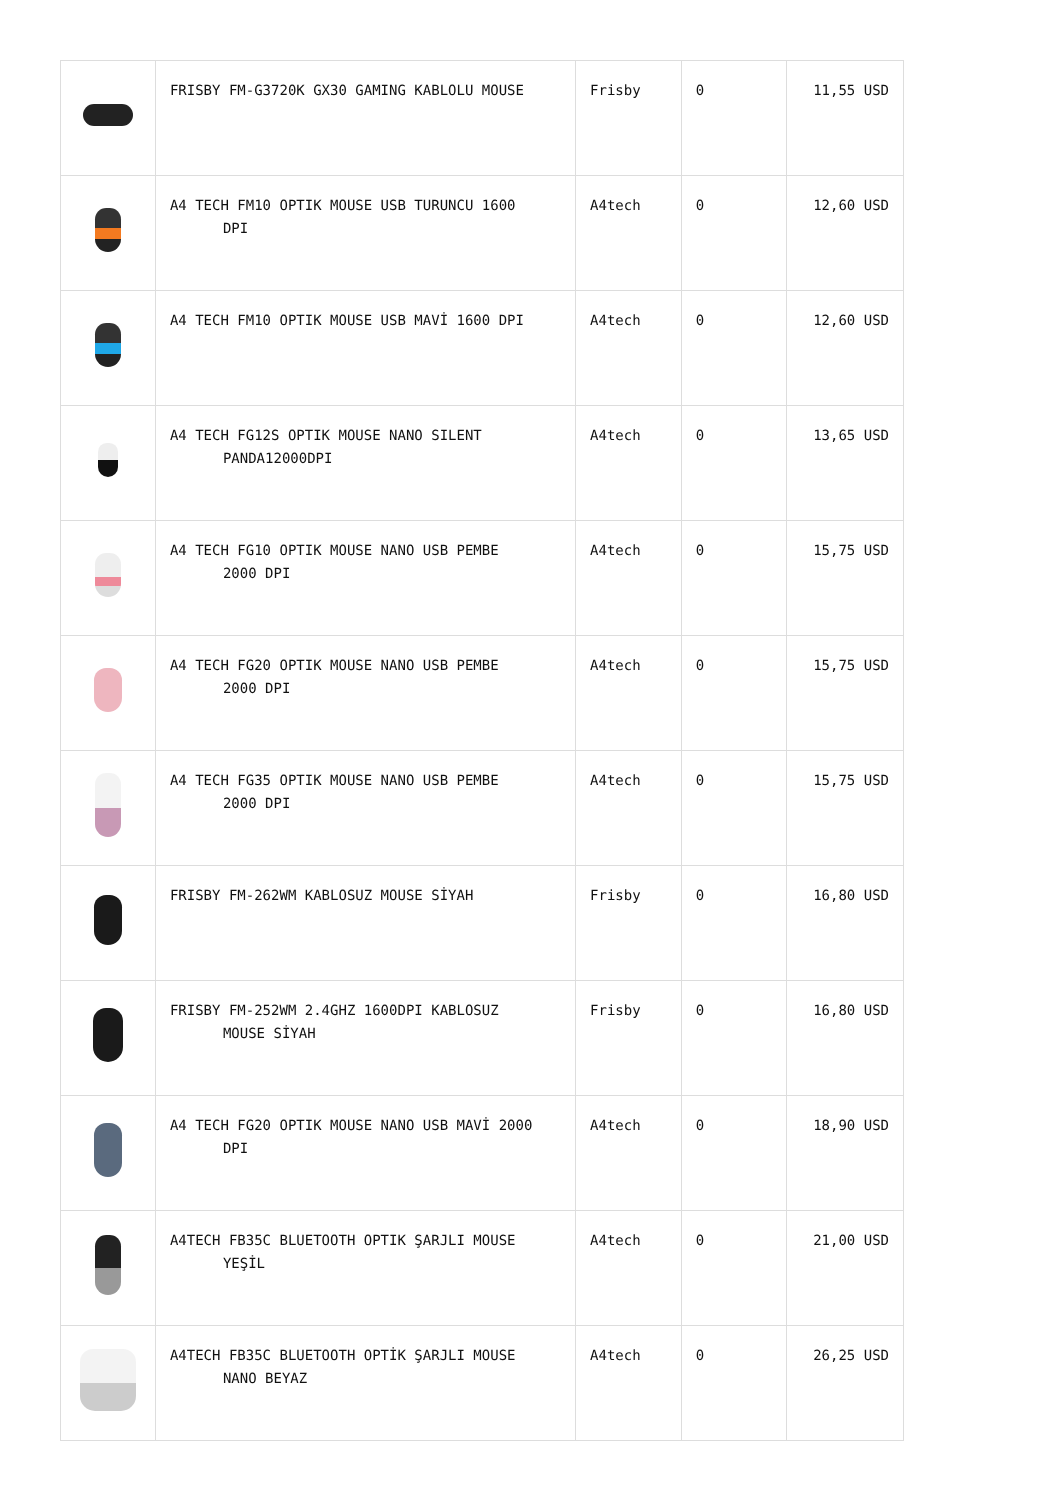| | FRISBY FM-G3720K GX30 GAMING KABLOLU MOUSE | Frisby | 0 | 11,55 USD |
| | A4 TECH FM10 OPTIK MOUSE USB TURUNCU 1600 DPI | A4tech | 0 | 12,60 USD |
| | A4 TECH FM10 OPTIK MOUSE USB MAVİ 1600 DPI | A4tech | 0 | 12,60 USD |
| | A4 TECH FG12S OPTIK MOUSE NANO SILENT PANDA12000DPI | A4tech | 0 | 13,65 USD |
| | A4 TECH FG10 OPTIK MOUSE NANO USB PEMBE 2000 DPI | A4tech | 0 | 15,75 USD |
| | A4 TECH FG20 OPTIK MOUSE NANO USB PEMBE 2000 DPI | A4tech | 0 | 15,75 USD |
| | A4 TECH FG35 OPTIK MOUSE NANO USB PEMBE 2000 DPI | A4tech | 0 | 15,75 USD |
| | FRISBY FM-262WM KABLOSUZ MOUSE SİYAH | Frisby | 0 | 16,80 USD |
| | FRISBY FM-252WM 2.4GHZ 1600DPI KABLOSUZ MOUSE SİYAH | Frisby | 0 | 16,80 USD |
| | A4 TECH FG20 OPTIK MOUSE NANO USB MAVİ 2000 DPI | A4tech | 0 | 18,90 USD |
| | A4TECH FB35C BLUETOOTH OPTIK ŞARJLI MOUSE YEŞİL | A4tech | 0 | 21,00 USD |
| | A4TECH FB35C BLUETOOTH OPTİK ŞARJLI MOUSE NANO BEYAZ | A4tech | 0 | 26,25 USD |